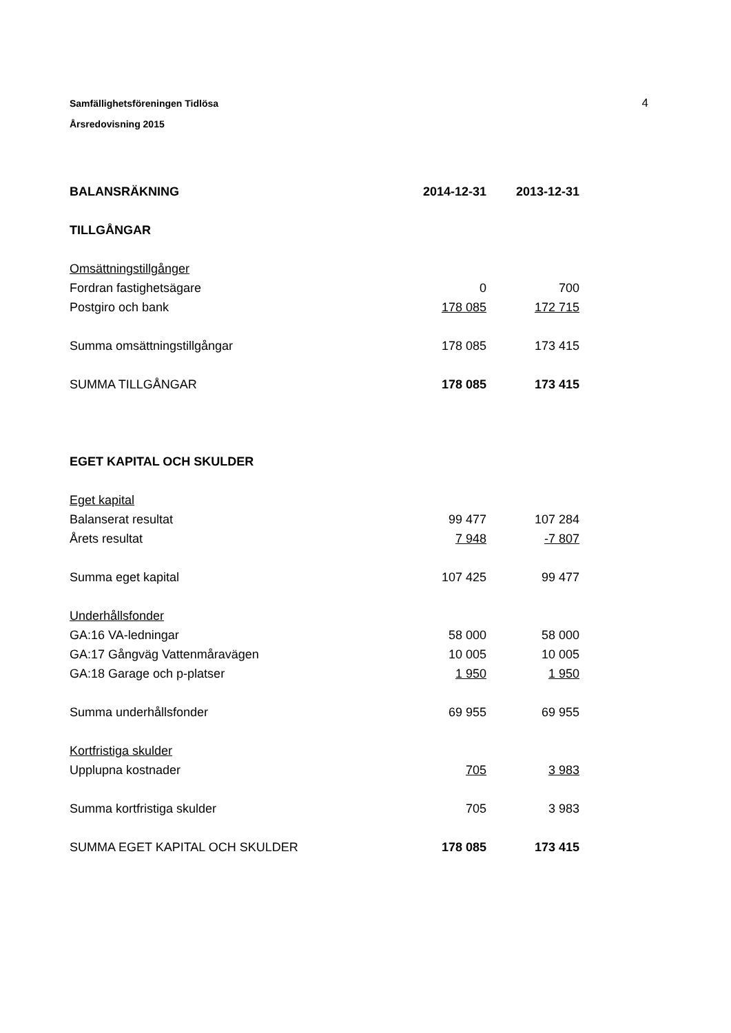4
Samfällighetsföreningen Tidlösa
Årsredovisning 2015
| BALANSRÄKNING | 2014-12-31 | 2013-12-31 |
| TILLGÅNGAR | | |
| Omsättningstillgånger | | |
| Fordran fastighetsägare | 0 | 700 |
| Postgiro och bank | 178 085 | 172 715 |
| Summa omsättningstillgångar | 178 085 | 173 415 |
| SUMMA TILLGÅNGAR | 178 085 | 173 415 |
| EGET KAPITAL OCH SKULDER | | |
| Eget kapital | | |
| Balanserat resultat | 99 477 | 107 284 |
| Årets resultat | 7 948 | -7 807 |
| Summa eget kapital | 107 425 | 99 477 |
| Underhållsfonder | | |
| GA:16 VA-ledningar | 58 000 | 58 000 |
| GA:17 Gångväg Vattenmåravägen | 10 005 | 10 005 |
| GA:18 Garage och p-platser | 1 950 | 1 950 |
| Summa underhållsfonder | 69 955 | 69 955 |
| Kortfristiga skulder | | |
| Upplupna kostnader | 705 | 3 983 |
| Summa kortfristiga skulder | 705 | 3 983 |
| SUMMA EGET KAPITAL OCH SKULDER | 178 085 | 173 415 |